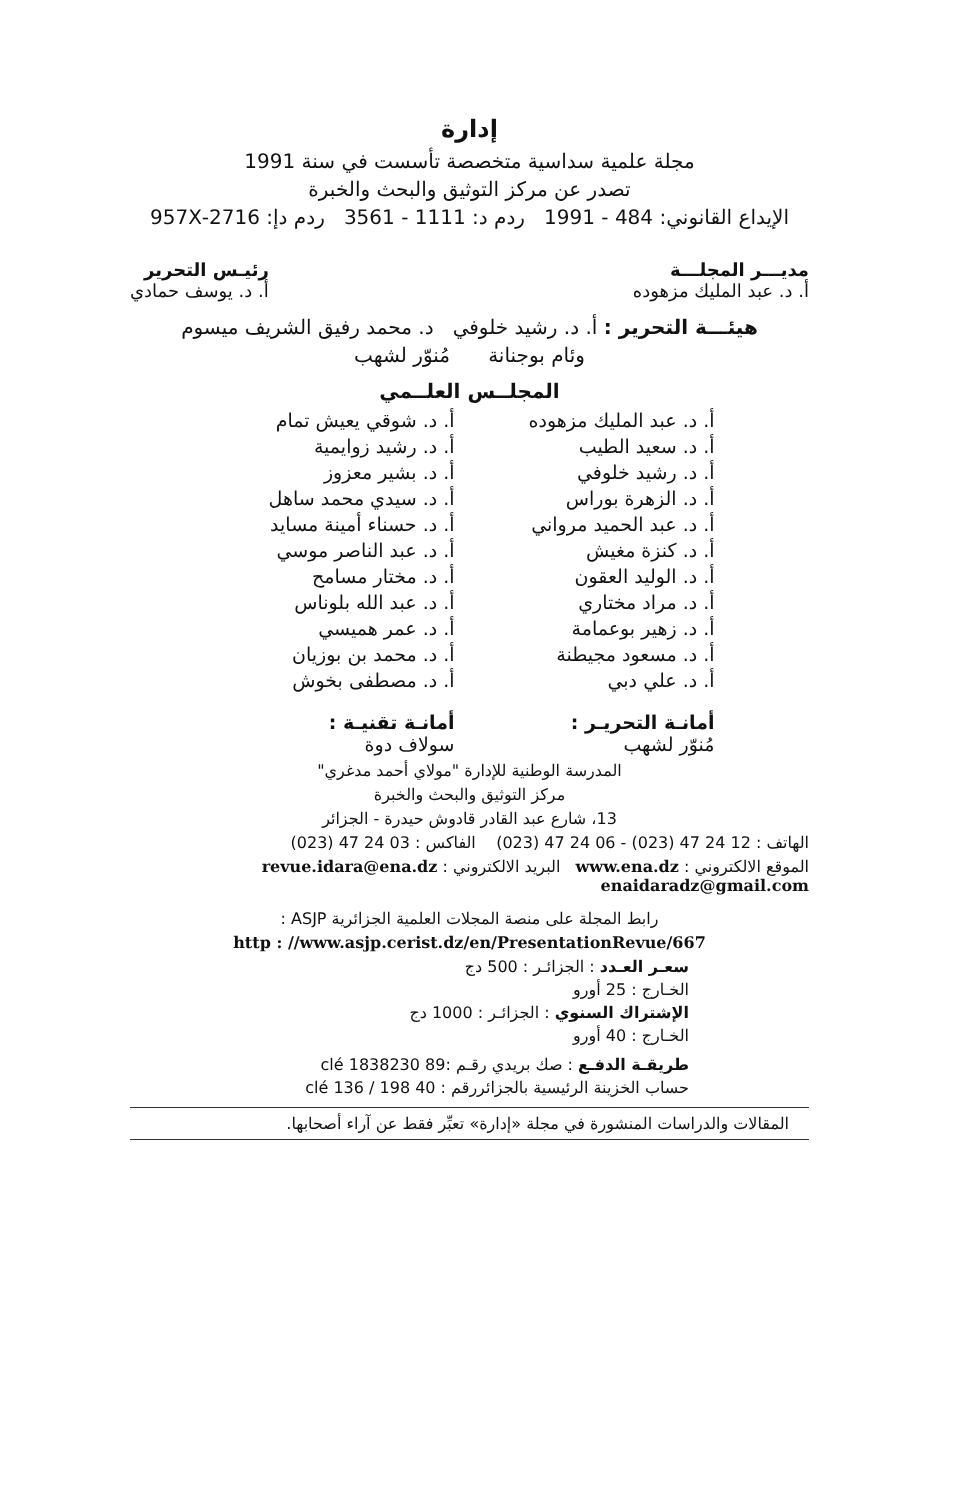إدارة
مجلة علمية سداسية متخصصة تأسست في سنة 1991
تصدر عن مركز التوثيق والبحث والخبرة
الإيداع القانوني: 484 - 1991 ردم د: 1111 - 3561 ردم دإ: 2716-957X
مديـــر المجلـــة
أ. د. عبد المليك مزهوده
رئيـس التحرير
أ. د. يوسف حمادي
هيئـــة التحرير : أ. د. رشيد خلوفي د. محمد رفيق الشريف ميسوم
وئام بوجنانة مُنوّر لشهب
المجلــس العلــمي
أ. د. عبد المليك مزهوده
أ. د. شوقي يعيش تمام
أ. د. سعيد الطيب
أ. د. رشيد زوايمية
أ. د. رشيد خلوفي
أ. د. بشير معزوز
أ. د. الزهرة بوراس
أ. د. سيدي محمد ساهل
أ. د. عبد الحميد مرواني
أ. د. حسناء أمينة مسايد
أ. د. كنزة مغيش
أ. د. عبد الناصر موسي
أ. د. الوليد العقون
أ. د. مختار مسامح
أ. د. مراد مختاري
أ. د. عبد الله بلوناس
أ. د. زهير بوعمامة
أ. د. عمر هميسي
أ. د. مسعود مجيطنة
أ. د. محمد بن بوزيان
أ. د. علي دبي
أ. د. مصطفى بخوش
أمانـة التحريـر :
مُنوّر لشهب
أمانـة تقنيـة :
سولاف دوة
المدرسة الوطنية للإدارة "مولاي أحمد مدغري"
مركز التوثيق والبحث والخبرة
13، شارع عبد القادر قادوش حيدرة - الجزائر
الهاتف : 12 24 47 (023) - 06 24 47 (023) الفاكس : 03 24 47 (023)
الموقع الالكتروني : www.ena.dz البريد الالكتروني : revue.idara@ena.dz
enaidaradz@gmail.com
رابط المجلة على منصة المجلات العلمية الجزائرية ASJP :
http : //www.asjp.cerist.dz/en/PresentationRevue/667
سعـر العـدد : الجزائـر : 500 دج
الخـارج : 25 أورو
الإشتراك السنوي : الجزائـر : 1000 دج
الخـارج : 40 أورو
طريقـة الدفـع : صك بريدي رقـم :89 clé 1838230
حساب الخزينة الرئيسية بالجزائررقم : 40 clé 136 / 198
المقالات والدراسات المنشورة في مجلة «إدارة» تعبِّر فقط عن آراء أصحابها.